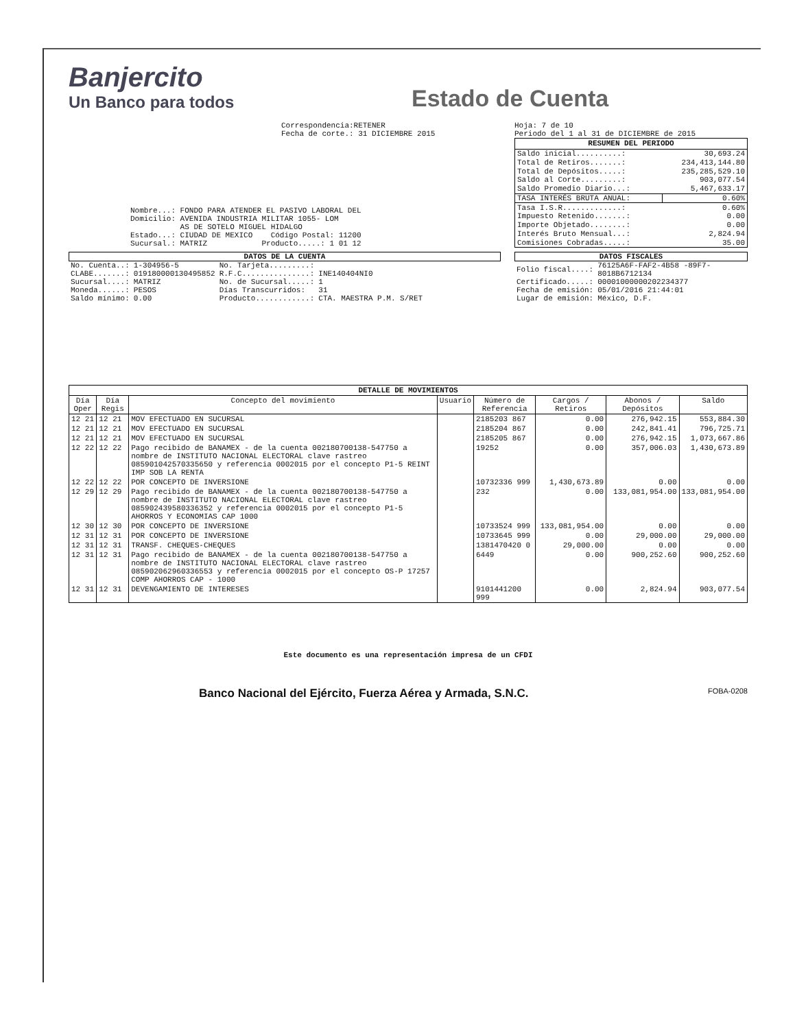Banjercito
Un Banco para todos
Estado de Cuenta
Correspondencia:RETENER
Fecha de corte.: 31 DICIEMBRE 2015
Hoja: 7 de 10
Periodo del 1 al 31 de DICIEMBRE de 2015
Nombre...: FONDO PARA ATENDER EL PASIVO LABORAL DEL
Domicilio: AVENIDA INDUSTRIA MILITAR 1055- LOM
AS DE SOTELO MIGUEL HIDALGO
Estado...: CIUDAD DE MEXICO Código Postal: 11200
Sucursal.: MATRIZ Producto.....: 1 01 12
| RESUMEN DEL PERIODO | |
| --- | --- |
| Saldo inicial..........: | 30,693.24 |
| Total de Retiros.......: | 234,413,144.80 |
| Total de Depósitos.....: | 235,285,529.10 |
| Saldo al Corte.........: | 903,077.54 |
| Saldo Promedio Diario...: | 5,467,633.17 |
| TASA INTERÉS BRUTA ANUAL: | 0.60% |
| Tasa I.S.R.............: | 0.60% |
| Impuesto Retenido.......: | 0.00 |
| Importe Objetado........: | 0.00 |
| Interés Bruto Mensual...: | 2,824.94 |
| Comisiones Cobradas.....: | 35.00 |
DATOS DE LA CUENTA
| No. Cuenta..: | 1-304956-5 | No. Tarjeta.........: | |
| CLABE.......: | 019180000130495852 | R.F.C...............: | INE140404NI0 |
| Sucursal....: | MATRIZ | No. de Sucursal.....: | 1 |
| Moneda......: | PESOS | Días Transcurridos: | 31 |
| Saldo mínimo: | 0.00 | Producto............: | CTA. MAESTRA P.M. S/RET |
DATOS FISCALES
| Folio fiscal....: | 76125A6F-FAF2-4B58 -89F7-8018B6712134 |
| Certificado.....: | 00001000000202234377 |
| Fecha de emisión: | 05/01/2016 21:44:01 |
| Lugar de emisión: | México, D.F. |
| DETALLE DE MOVIMIENTOS | | | | | | | |
| --- | --- | --- | --- | --- | --- | --- | --- |
| Día Oper | Día Regis | Concepto del movimiento | Usuario | Número de Referencia | Cargos / Retiros | Abonos / Depósitos | Saldo |
| 12 21 | 12 21 | MOV EFECTUADO EN SUCURSAL | | 2185203 867 | 0.00 | 276,942.15 | 553,884.30 |
| 12 21 | 12 21 | MOV EFECTUADO EN SUCURSAL | | 2185204 867 | 0.00 | 242,841.41 | 796,725.71 |
| 12 21 | 12 21 | MOV EFECTUADO EN SUCURSAL | | 2185205 867 | 0.00 | 276,942.15 | 1,073,667.86 |
| 12 22 | 12 22 | Pago recibido de BANAMEX - de la cuenta 002180700138-547750 a nombre de INSTITUTO NACIONAL ELECTORAL clave rastreo 085901042570335650 y referencia 0002015 por el concepto P1-5 REINT IMP SOB LA RENTA | | 19252 | 0.00 | 357,006.03 | 1,430,673.89 |
| 12 22 | 12 22 | POR CONCEPTO DE INVERSIONE | | 10732336 999 | 1,430,673.89 | 0.00 | 0.00 |
| 12 29 | 12 29 | Pago recibido de BANAMEX - de la cuenta 002180700138-547750 a nombre de INSTITUTO NACIONAL ELECTORAL clave rastreo 085902439580336352 y referencia 0002015 por el concepto P1-5 AHORROS Y ECONOMIAS CAP 1000 | | 232 | 0.00 | 133,081,954.00 | 133,081,954.00 |
| 12 30 | 12 30 | POR CONCEPTO DE INVERSIONE | | 10733524 999 | 133,081,954.00 | 0.00 | 0.00 |
| 12 31 | 12 31 | POR CONCEPTO DE INVERSIONE | | 10733645 999 | 0.00 | 29,000.00 | 29,000.00 |
| 12 31 | 12 31 | TRANSF. CHEQUES-CHEQUES | | 1381470420 0 | 29,000.00 | 0.00 | 0.00 |
| 12 31 | 12 31 | Pago recibido de BANAMEX - de la cuenta 002180700138-547750 a nombre de INSTITUTO NACIONAL ELECTORAL clave rastreo 085902062960336553 y referencia 0002015 por el concepto OS-P 17257 COMP AHORROS CAP - 1000 | | 6449 | 0.00 | 900,252.60 | 900,252.60 |
| 12 31 | 12 31 | DEVENGAMIENTO DE INTERESES | | 9101441200 999 | 0.00 | 2,824.94 | 903,077.54 |
Este documento es una representación impresa de un CFDI
Banco Nacional del Ejército, Fuerza Aérea y Armada, S.N.C. FOBA-0208